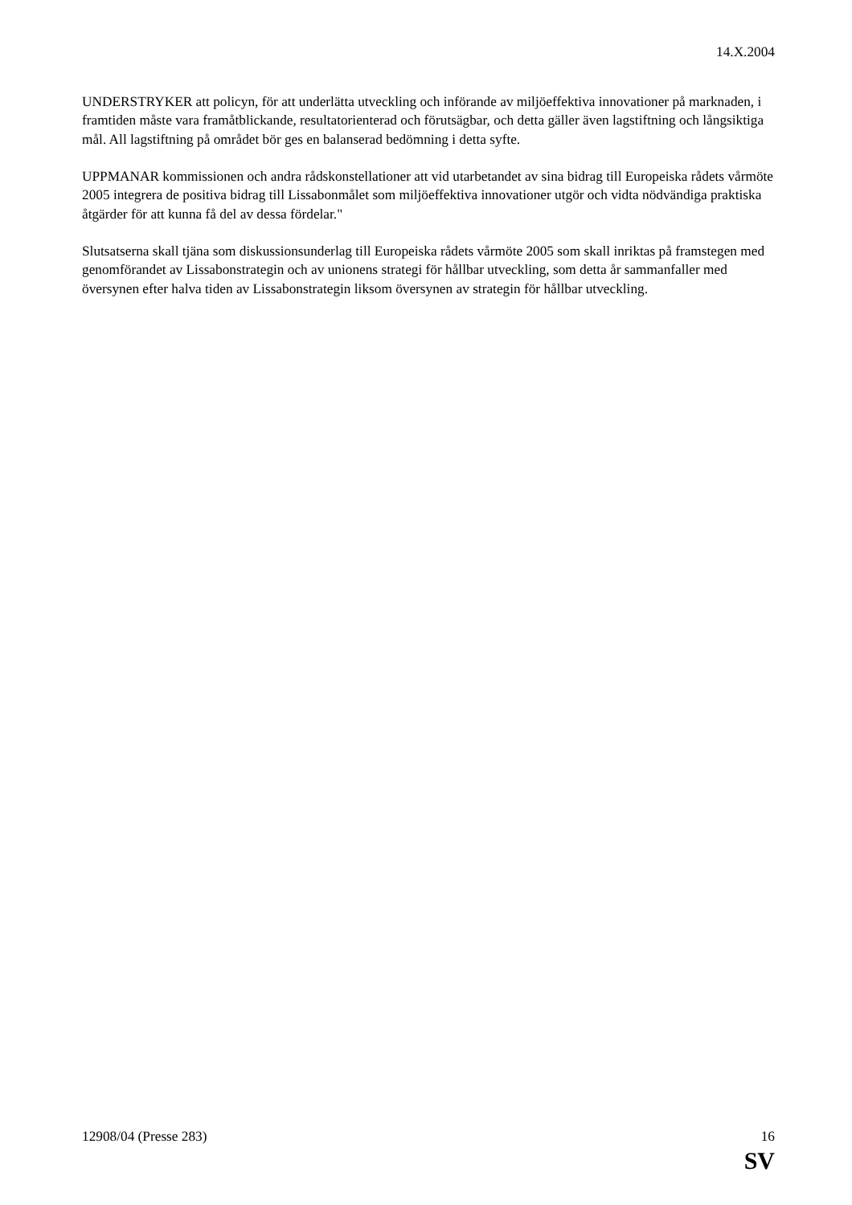14.X.2004
UNDERSTRYKER att policyn, för att underlätta utveckling och införande av miljöeffektiva innovationer på marknaden, i framtiden måste vara framåtblickande, resultatorienterad och förutsägbar, och detta gäller även lagstiftning och långsiktiga mål. All lagstiftning på området bör ges en balanserad bedömning i detta syfte.
UPPMANAR kommissionen och andra rådskonstellationer att vid utarbetandet av sina bidrag till Europeiska rådets vårmöte 2005 integrera de positiva bidrag till Lissabonmålet som miljöeffektiva innovationer utgör och vidta nödvändiga praktiska åtgärder för att kunna få del av dessa fördelar."
Slutsatserna skall tjäna som diskussionsunderlag till Europeiska rådets vårmöte 2005 som skall inriktas på framstegen med genomförandet av Lissabonstrategin och av unionens strategi för hållbar utveckling, som detta år sammanfaller med översynen efter halva tiden av Lissabonstrategin liksom översynen av strategin för hållbar utveckling.
12908/04 (Presse 283) 16
SV